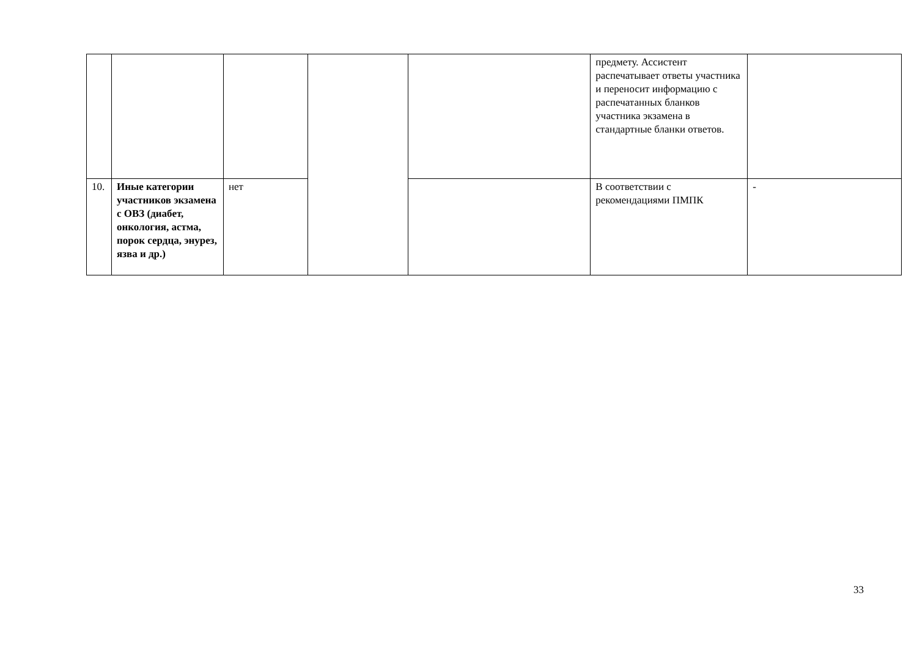| | | | | | предмету. Ассистент распечатывает ответы участника и переносит информацию с распечатанных бланков участника экзамена в стандартные бланки ответов. | |
| 10. | Иные категории участников экзамена с ОВЗ (диабет, онкология, астма, порок сердца, энурез, язва и др.) | нет | | | В соответствии с рекомендациями ПМПК | - |
33